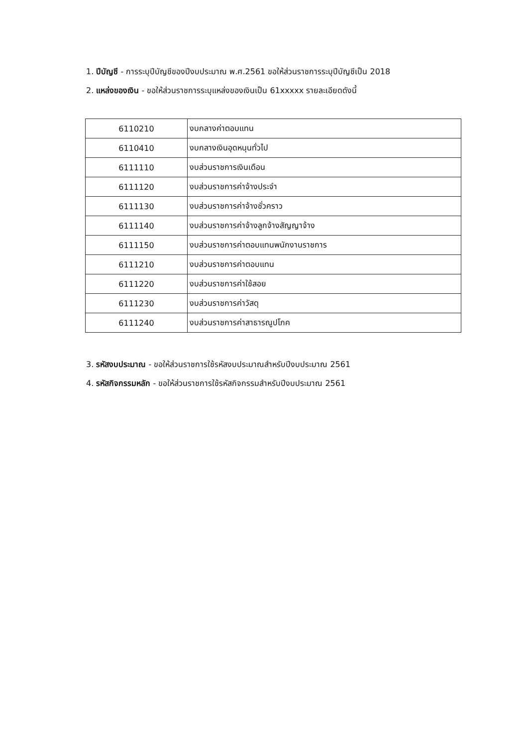1. ปีบัญชี - การระบุปีบัญชีของปีงบประมาณ พ.ศ.2561 ขอให้ส่วนราชการระบุปีบัญชีเป็น 2018
2. แหล่งของเงิน - ขอให้ส่วนราชการระบุแหล่งของเงินเป็น 61xxxxx รายละเอียดดังนี้
| 6110210 | งบกลางค่าตอบแทน |
| 6110410 | งบกลางเงินอุดหนุนทั่วไป |
| 6111110 | งบส่วนราชการเงินเดือน |
| 6111120 | งบส่วนราชการค่าจ้างประจำ |
| 6111130 | งบส่วนราชการค่าจ้างชั่วคราว |
| 6111140 | งบส่วนราชการค่าจ้างลูกจ้างสัญญาจ้าง |
| 6111150 | งบส่วนราชการค่าตอบแทนพนักงานราชการ |
| 6111210 | งบส่วนราชการค่าตอบแทน |
| 6111220 | งบส่วนราชการค่าใช้สอย |
| 6111230 | งบส่วนราชการค่าวัสดุ |
| 6111240 | งบส่วนราชการค่าสาธารณูปโภค |
3. รหัสงบประมาณ - ขอให้ส่วนราชการใช้รหัสงบประมาณสำหรับปีงบประมาณ 2561
4. รหัสกิจกรรมหลัก - ขอให้ส่วนราชการใช้รหัสกิจกรรมสำหรับปีงบประมาณ 2561